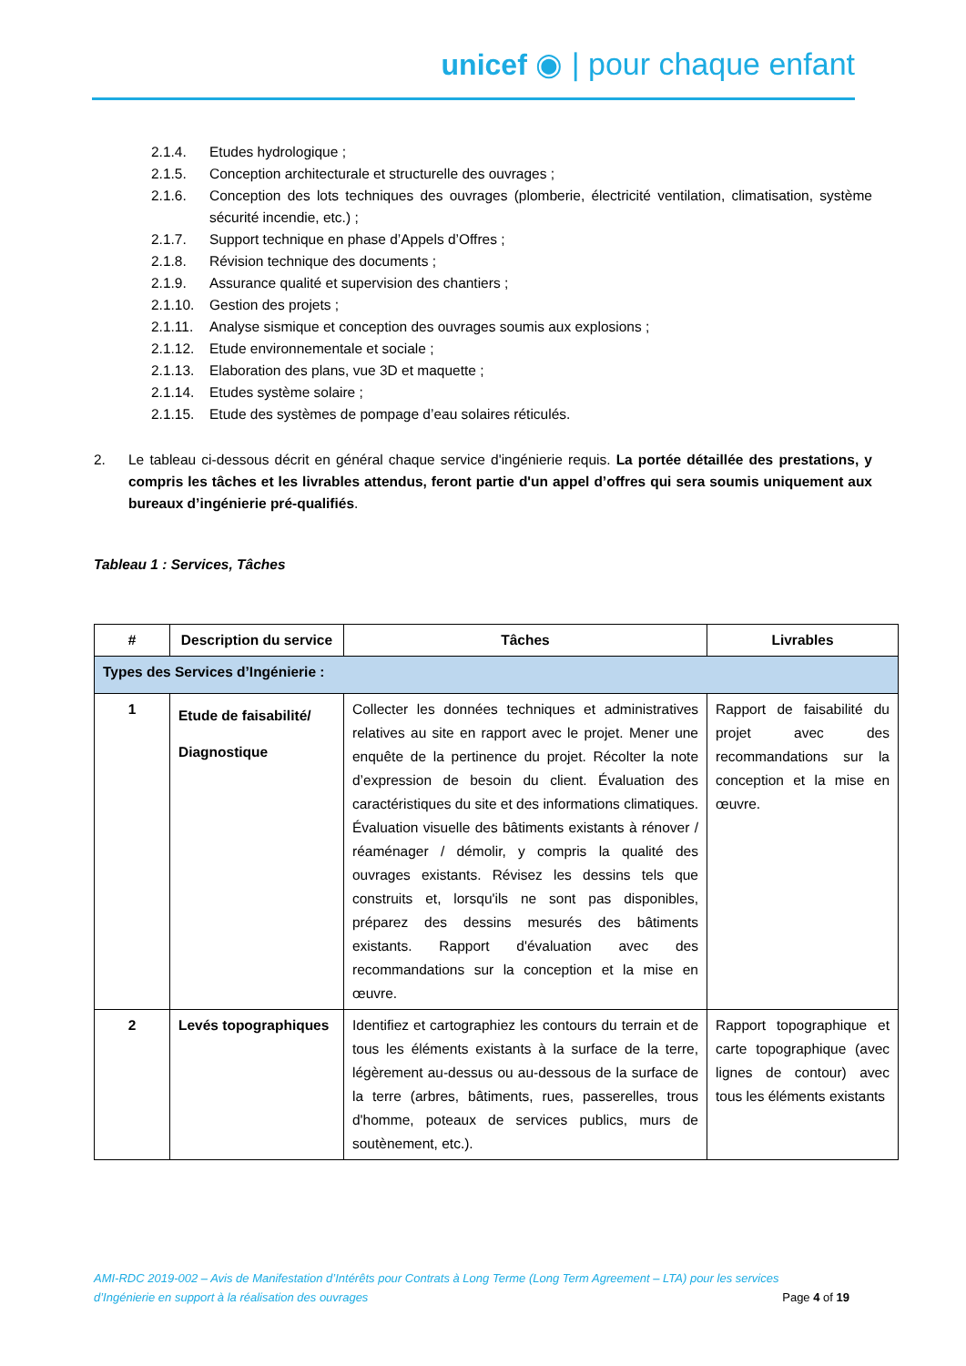unicef ◉ | pour chaque enfant
2.1.4. Etudes hydrologique ;
2.1.5. Conception architecturale et structurelle des ouvrages ;
2.1.6. Conception des lots techniques des ouvrages (plomberie, électricité ventilation, climatisation, système sécurité incendie, etc.) ;
2.1.7. Support technique en phase d’Appels d’Offres ;
2.1.8. Révision technique des documents ;
2.1.9. Assurance qualité et supervision des chantiers ;
2.1.10. Gestion des projets ;
2.1.11. Analyse sismique et conception des ouvrages soumis aux explosions ;
2.1.12. Etude environnementale et sociale ;
2.1.13. Elaboration des plans, vue 3D et maquette ;
2.1.14. Etudes système solaire ;
2.1.15. Etude des systèmes de pompage d’eau solaires réticulés.
2. Le tableau ci-dessous décrit en général chaque service d'ingénierie requis. La portée détaillée des prestations, y compris les tâches et les livrables attendus, feront partie d'un appel d’offres qui sera soumis uniquement aux bureaux d’ingénierie pré-qualifiés.
Tableau 1 : Services, Tâches
| # | Description du service | Tâches | Livrables |
| --- | --- | --- | --- |
| Types des Services d’Ingénierie : | | | |
| 1 | Etude de faisabilité/ Diagnostique | Collecter les données techniques et administratives relatives au site en rapport avec le projet. Mener une enquête de la pertinence du projet. Récolter la note d’expression de besoin du client. Évaluation des caractéristiques du site et des informations climatiques. Évaluation visuelle des bâtiments existants à rénover / réaménager / démolir, y compris la qualité des ouvrages existants. Révisez les dessins tels que construits et, lorsqu'ils ne sont pas disponibles, préparez des dessins mesurés des bâtiments existants. Rapport d'évaluation avec des recommandations sur la conception et la mise en œuvre. | Rapport de faisabilité du projet avec des recommandations sur la conception et la mise en œuvre. |
| 2 | Levés topographiques | Identifiez et cartographiez les contours du terrain et de tous les éléments existants à la surface de la terre, légèrement au-dessus ou au-dessous de la surface de la terre (arbres, bâtiments, rues, passerelles, trous d'homme, poteaux de services publics, murs de soutènement, etc.). | Rapport topographique et carte topographique (avec lignes de contour) avec tous les éléments existants |
AMI-RDC 2019-002 – Avis de Manifestation d’Intérêts pour Contrats à Long Terme (Long Term Agreement – LTA) pour les services
d’Ingénierie en support à la réalisation des ouvrages Page 4 of 19